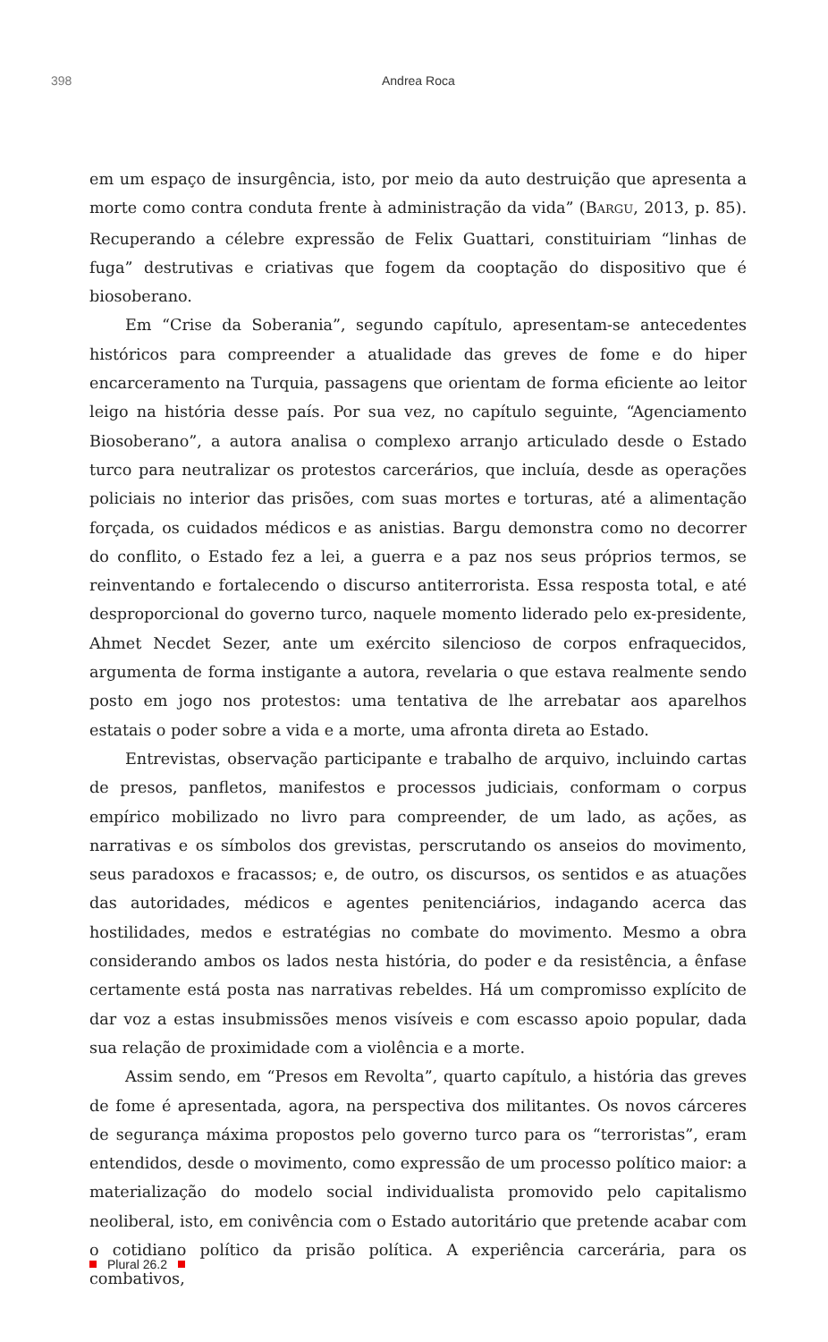398 Andrea Roca
em um espaço de insurgência, isto, por meio da auto destruição que apresenta a morte como contra conduta frente à administração da vida” (BARGU, 2013, p. 85). Recuperando a célebre expressão de Felix Guattari, constituiriam “linhas de fuga” destrutivas e criativas que fogem da cooptação do dispositivo que é biosoberano.
Em “Crise da Soberania”, segundo capítulo, apresentam-se antecedentes históricos para compreender a atualidade das greves de fome e do hiper encarceramento na Turquia, passagens que orientam de forma eficiente ao leitor leigo na história desse país. Por sua vez, no capítulo seguinte, “Agenciamento Biosoberano”, a autora analisa o complexo arranjo articulado desde o Estado turco para neutralizar os protestos carcerários, que incluía, desde as operações policiais no interior das prisões, com suas mortes e torturas, até a alimentação forçada, os cuidados médicos e as anistias. Bargu demonstra como no decorrer do conflito, o Estado fez a lei, a guerra e a paz nos seus próprios termos, se reinventando e fortalecendo o discurso antiterrorista. Essa resposta total, e até desproporcional do governo turco, naquele momento liderado pelo ex-presidente, Ahmet Necdet Sezer, ante um exército silencioso de corpos enfraquecidos, argumenta de forma instigante a autora, revelaria o que estava realmente sendo posto em jogo nos protestos: uma tentativa de lhe arrebatar aos aparelhos estatais o poder sobre a vida e a morte, uma afronta direta ao Estado.
Entrevistas, observação participante e trabalho de arquivo, incluindo cartas de presos, panfletos, manifestos e processos judiciais, conformam o corpus empírico mobilizado no livro para compreender, de um lado, as ações, as narrativas e os símbolos dos grevistas, perscrutando os anseios do movimento, seus paradoxos e fracassos; e, de outro, os discursos, os sentidos e as atuações das autoridades, médicos e agentes penitenciários, indagando acerca das hostilidades, medos e estratégias no combate do movimento. Mesmo a obra considerando ambos os lados nesta história, do poder e da resistência, a ênfase certamente está posta nas narrativas rebeldes. Há um compromisso explícito de dar voz a estas insubmissões menos visíveis e com escasso apoio popular, dada sua relação de proximidade com a violência e a morte.
Assim sendo, em “Presos em Revolta”, quarto capítulo, a história das greves de fome é apresentada, agora, na perspectiva dos militantes. Os novos cárceres de segurança máxima propostos pelo governo turco para os “terroristas”, eram entendidos, desde o movimento, como expressão de um processo político maior: a materialização do modelo social individualista promovido pelo capitalismo neoliberal, isto, em conivência com o Estado autoritário que pretende acabar com o cotidiano político da prisão política. A experiência carcerária, para os combativos,
Plural 26.2